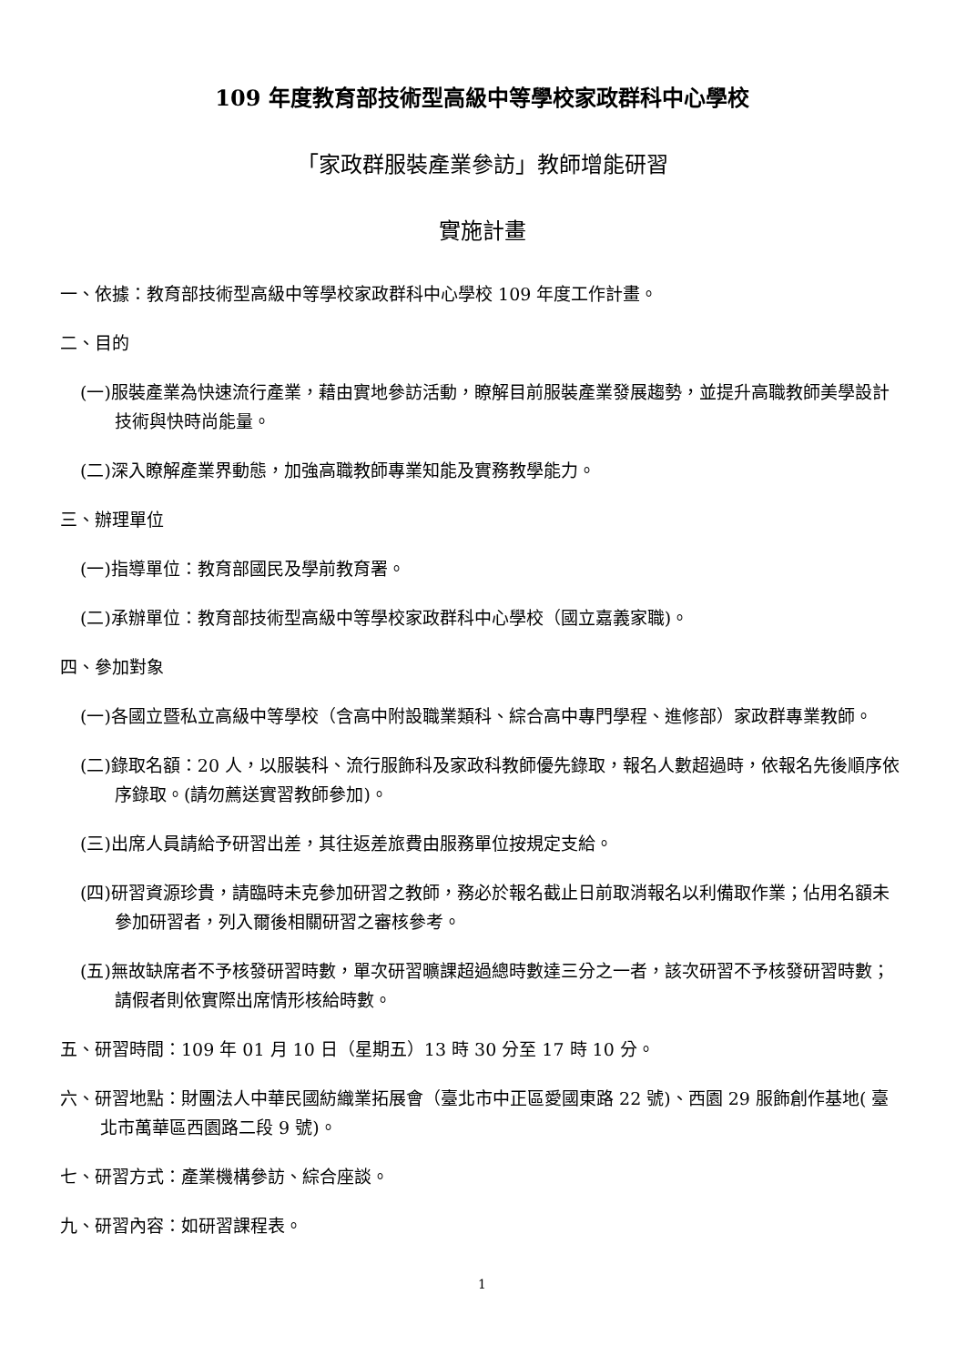109 年度教育部技術型高級中等學校家政群科中心學校
「家政群服裝產業參訪」教師增能研習
實施計畫
一、依據：教育部技術型高級中等學校家政群科中心學校 109 年度工作計畫。
二、目的
(一)服裝產業為快速流行產業，藉由實地參訪活動，瞭解目前服裝產業發展趨勢，並提升高職教師美學設計技術與快時尚能量。
(二)深入瞭解產業界動態，加強高職教師專業知能及實務教學能力。
三、辦理單位
(一)指導單位：教育部國民及學前教育署。
(二)承辦單位：教育部技術型高級中等學校家政群科中心學校（國立嘉義家職)。
四、參加對象
(一)各國立暨私立高級中等學校（含高中附設職業類科、綜合高中專門學程、進修部）家政群專業教師。
(二)錄取名額：20 人，以服裝科、流行服飾科及家政科教師優先錄取，報名人數超過時，依報名先後順序依序錄取。(請勿薦送實習教師參加)。
(三)出席人員請給予研習出差，其往返差旅費由服務單位按規定支給。
(四)研習資源珍貴，請臨時未克參加研習之教師，務必於報名截止日前取消報名以利備取作業；佔用名額未參加研習者，列入爾後相關研習之審核參考。
(五)無故缺席者不予核發研習時數，單次研習曠課超過總時數達三分之一者，該次研習不予核發研習時數；請假者則依實際出席情形核給時數。
五、研習時間：109 年 01 月 10 日（星期五）13 時 30 分至 17 時 10 分。
六、研習地點：財團法人中華民國紡織業拓展會（臺北市中正區愛國東路 22 號)、西園 29 服飾創作基地( 臺北市萬華區西園路二段 9 號)。
七、研習方式：產業機構參訪、綜合座談。
九、研習內容：如研習課程表。
1